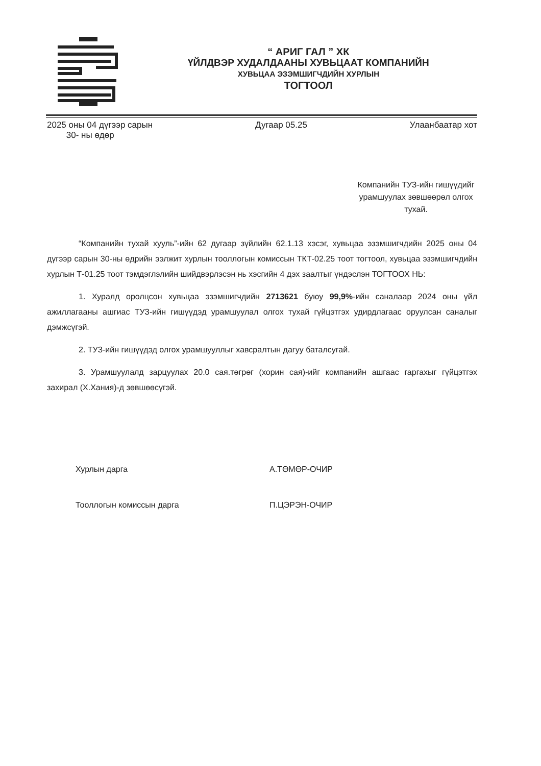“ АРИГ ГАЛ ” ХК
ҮЙЛДВЭР ХУДАЛДААНЫ ХУВЬЦААТ КОМПАНИЙН
ХУВЬЦАА ЭЗЭМШИГЧДИЙН ХУРЛЫН
ТОГТООЛ
2025 оны 04 дүгээр сарын
30- ны өдөр
Дугаар 05.25 Улаанбаатар хот
Компанийн ТУЗ-ийн гишүүдийг урамшуулах зөвшөөрөл олгох тухай.
“Компанийн тухай хууль”-ийн 62 дугаар зүйлийн 62.1.13 хэсэг, хувьцаа эзэмшигчдийн 2025 оны 04 дүгээр сарын 30-ны өдрийн ээлжит хурлын тооллогын комиссын ТКТ-02.25 тоот тогтоол, хувьцаа эзэмшигчдийн хурлын Т-01.25 тоот тэмдэглэлийн шийдвэрлэсэн нь хэсгийн 4 дэх заалтыг үндэслэн ТОГТООХ НЬ:
1. Хуралд оролцсон хувьцаа эзэмшигчдийн 2713621 буюу 99,9%-ийн саналаар 2024 оны үйл ажиллагааны ашгиас ТУЗ-ийн гишүүдэд урамшуулал олгох тухай гүйцэтгэх удирдлагаас оруулсан саналыг дэмжсүгэй.
2. ТУЗ-ийн гишүүдэд олгох урамшууллыг хавсралтын дагуу баталсугай.
3. Урамшуулалд зарцуулах 20.0 сая.төгрөг (хорин сая)-ийг компанийн ашгаас гаргахыг гүйцэтгэх захирал (Х.Хания)-д зөвшөөсүгэй.
Хурлын дарга А.ТӨМӨР-ОЧИР
Тооллогын комиссын дарга П.ЦЭРЭН-ОЧИР